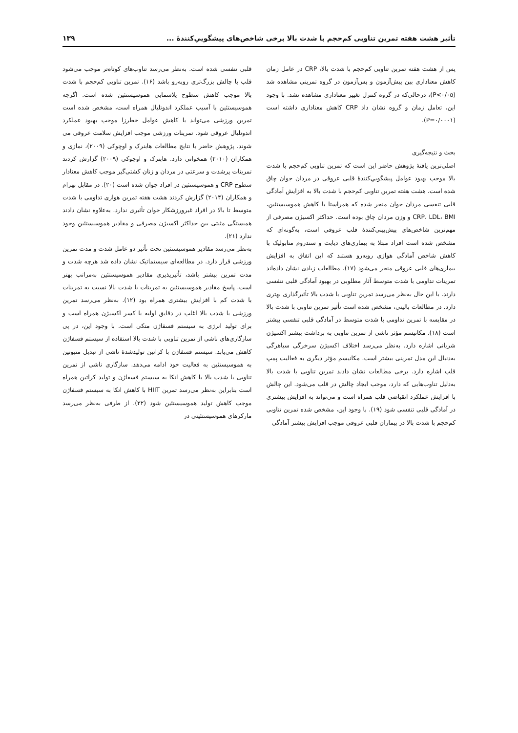تأثیر هشت هفته تمرین تناوبی کم‌حجم با شدت بالا برخی شاخص‌های پیشگوییِ‌کنندۀ ... ۱۳۹
پس از هشت هفته تمرین تناوبی کم‌حجم با شدت بالا، CRP در عامل زمان کاهش معناداری بین پیش‌آزمون و پس‌آزمون در گروه تمرینی مشاهده شد (P<۰/۰۵)، درحالی‌که در گروه کنترل تغییر معناداری مشاهده نشد. با وجود این، تعامل زمان و گروه نشان داد CRP کاهش معناداری داشته است (P=۰/۰۰۰۱).
بحث و نتیجه‌گیری
اصلی‌ترین یافتۀ پژوهش حاضر این است که تمرین تناوبی کم‌حجم با شدت بالا موجب بهبود عوامل پیشگوییِ‌کنندۀ قلبی عروقی در مردان جوان چاق شده است. هشت هفته تمرین تناوبی کم‌حجم با شدت بالا به افزایش آمادگی قلبی تنفسی مردان جوان منجر شده که همراستا با کاهش هموسیستئین، CRP، LDL، BMI و وزن مردان چاق بوده است. حداکثر اکسیژن مصرفی از مهم‌ترین شاخص‌های پیش‌بینی‌کنندۀ قلب عروقی است، به‌گونه‌ای که مشخص شده است افراد مبتلا به بیماری‌های دیابت و سندروم متابولیک با کاهش شاخص آمادگی هوازی روبه‌رو هستند که این اتفاق به افزایش بیماری‌های قلبی عروقی منجر می‌شود (۱۷). مطالعات زیادی نشان داده‌اند تمرینات تداومی با شدت متوسط آثار مطلوبی در بهبود آمادگی قلبی تنفسی دارند. با این حال به‌نظر می‌رسد تمرین تناوبی با شدت بالا تأثیرگذاری بهتری دارد. در مطالعات بالینی، مشخص شده است تأثیر تمرین تناوبی با شدت بالا در مقایسه با تمرین تداومی با شدت متوسط در آمادگی قلبی تنفسی بیشتر است (۱۸). مکانیسم مؤثر ناشی از تمرین تناوبی به برداشت بیشتر اکسیژن شریانی اشاره دارد. به‌نظر می‌رسد اختلاف اکسیژن سرخرگی سیاهرگی به‌دنبال این مدل تمرینی بیشتر است. مکانیسم مؤثر دیگری به فعالیت پمپ قلب اشاره دارد. برخی مطالعات نشان دادند تمرین تناوبی با شدت بالا به‌دلیل تناوب‌هایی که دارد، موجب ایجاد چالش در قلب می‌شود. این چالش با افزایش عملکرد انقباضی قلب همراه است و می‌تواند به افزایش بیشتری در آمادگی قلبی تنفسی شود (۱۹). با وجود این، مشخص شده تمرین تناوبی کم‌حجم با شدت بالا در بیماران قلبی عروقی موجب افزایش بیشتر آمادگی
قلبی تنفسی شده است. به‌نظر می‌رسد تناوب‌های کوتاه‌تر موجب می‌شود قلب با چالش بزرگ‌تری روبه‌رو باشد (۱۶). تمرین تناوبی کم‌حجم با شدت بالا موجب کاهش سطوح پلاسمایی هموسیستئین شده است. اگرچه هموسیستئین با آسیب عملکرد اندوتلیال همراه است، مشخص شده است تمرین ورزشی می‌تواند با کاهش عوامل خطرزا موجب بهبود عملکرد اندوتلیال عروقی شود. تمرینات ورزشی موجب افزایش سلامت عروقی می شوند. پژوهش حاضر با نتایج مطالعات هابنرک و اوچوکی (۲۰۰۹)، نمازی و همکاران (۲۰۱۰) همخوانی دارد. هابنرک و اوچوکی (۲۰۰۹) گزارش کردند تمرینات پرشدت و سرعتی در مردان و زنان کشتی‌گیر موجب کاهش معنادار سطوح CRP و هموسیستئین در افراد جوان شده است (۲۰). در مقابل بهرام و همکاران (۲۰۱۴) گزارش کردند هشت هفته تمرین هوازی تداومی با شدت متوسط تا بالا در افراد غیرورزشکار جوان تأثیری ندارد. به‌علاوه نشان دادند همبستگی مثبتی بین حداکثر اکسیژن مصرفی و مقادیر هموسیستئین وجود ندارد (۲۱).
به‌نظر می‌رسد مقادیر هموسیستئین تحت تأثیر دو عامل شدت و مدت تمرین ورزشی قرار دارد. در مطالعه‌ای سیستماتیک نشان داده شد هرچه شدت و مدت تمرین بیشتر باشد، تأثیرپذیری مقادیر هموسیستئین به‌مراتب بهتر است. پاسخ مقادیر هموسیستئین به تمرینات با شدت بالا نسبت به تمرینات با شدت کم با افزایش بیشتری همراه بود (۱۲). به‌نظر می‌رسد تمرین ورزشی با شدت بالا اغلب در دقایق اولیه با کسر اکسیژن همراه است و برای تولید انرژی به سیستم فسفاژن متکی است. با وجود این، در پی سازگاری‌های ناشی از تمرین تناوبی با شدت بالا استفاده از سیستم فسفاژن کاهش می‌یابد. سیستم فسفاژن با کراتین تولیدشدۀ ناشی از تبدیل متیونین به هموسیستئین به فعالیت خود ادامه می‌دهد. سازگاری ناشی از تمرین تناوبی با شدت بالا با کاهش اتکا به سیستم فسفاژن و تولید کراتین همراه است بنابراین به‌نظر می‌رسد تمرین HIIT با کاهش اتکا به سیستم فسفاژن موجب کاهش تولید هموسیستئین شود (۲۲). از طرفی به‌نظر می‌رسد مارکرهای هموسیستئینی در